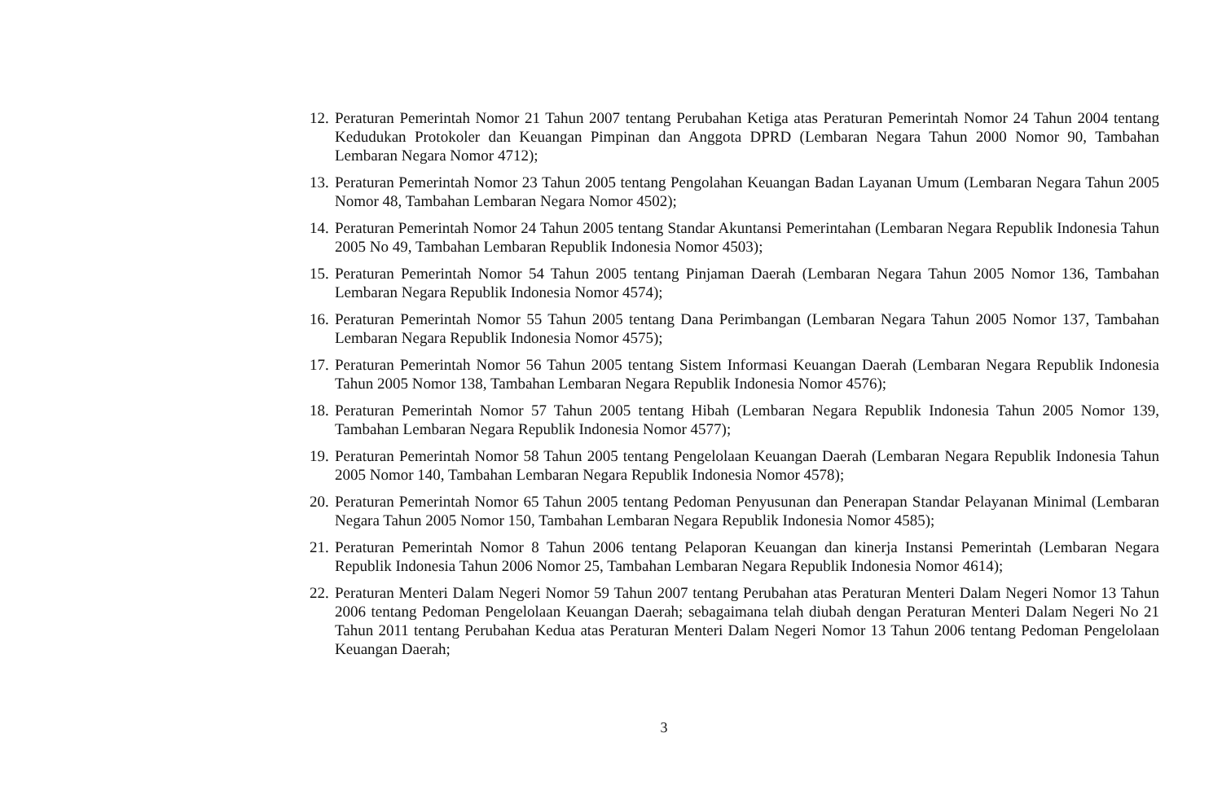12. Peraturan Pemerintah Nomor 21 Tahun 2007 tentang Perubahan Ketiga atas Peraturan Pemerintah Nomor 24 Tahun 2004 tentang Kedudukan Protokoler dan Keuangan Pimpinan dan Anggota DPRD (Lembaran Negara Tahun 2000 Nomor 90, Tambahan Lembaran Negara Nomor 4712);
13. Peraturan Pemerintah Nomor 23 Tahun 2005 tentang Pengolahan Keuangan Badan Layanan Umum (Lembaran Negara Tahun 2005 Nomor 48, Tambahan Lembaran Negara Nomor 4502);
14. Peraturan Pemerintah Nomor 24 Tahun 2005 tentang Standar Akuntansi Pemerintahan (Lembaran Negara Republik Indonesia Tahun 2005 No 49, Tambahan Lembaran Republik Indonesia Nomor 4503);
15. Peraturan Pemerintah Nomor 54 Tahun 2005 tentang Pinjaman Daerah (Lembaran Negara Tahun 2005 Nomor 136, Tambahan Lembaran Negara Republik Indonesia Nomor 4574);
16. Peraturan Pemerintah Nomor 55 Tahun 2005 tentang Dana Perimbangan (Lembaran Negara Tahun 2005 Nomor 137, Tambahan Lembaran Negara Republik Indonesia Nomor 4575);
17. Peraturan Pemerintah Nomor 56 Tahun 2005 tentang Sistem Informasi Keuangan Daerah (Lembaran Negara Republik Indonesia Tahun 2005 Nomor 138, Tambahan Lembaran Negara Republik Indonesia Nomor 4576);
18. Peraturan Pemerintah Nomor 57 Tahun 2005 tentang Hibah (Lembaran Negara Republik Indonesia Tahun 2005 Nomor 139, Tambahan Lembaran Negara Republik Indonesia Nomor 4577);
19. Peraturan Pemerintah Nomor 58 Tahun 2005 tentang Pengelolaan Keuangan Daerah (Lembaran Negara Republik Indonesia Tahun 2005 Nomor 140, Tambahan Lembaran Negara Republik Indonesia Nomor 4578);
20. Peraturan Pemerintah Nomor 65 Tahun 2005 tentang Pedoman Penyusunan dan Penerapan Standar Pelayanan Minimal (Lembaran Negara Tahun 2005 Nomor 150, Tambahan Lembaran Negara Republik Indonesia Nomor 4585);
21. Peraturan Pemerintah Nomor 8 Tahun 2006 tentang Pelaporan Keuangan dan kinerja Instansi Pemerintah (Lembaran Negara Republik Indonesia Tahun 2006 Nomor 25, Tambahan Lembaran Negara Republik Indonesia Nomor 4614);
22. Peraturan Menteri Dalam Negeri Nomor 59 Tahun 2007 tentang Perubahan atas Peraturan Menteri Dalam Negeri Nomor 13 Tahun 2006 tentang Pedoman Pengelolaan Keuangan Daerah; sebagaimana telah diubah dengan Peraturan Menteri Dalam Negeri No 21 Tahun 2011 tentang Perubahan Kedua atas Peraturan Menteri Dalam Negeri Nomor 13 Tahun 2006 tentang Pedoman Pengelolaan Keuangan Daerah;
3